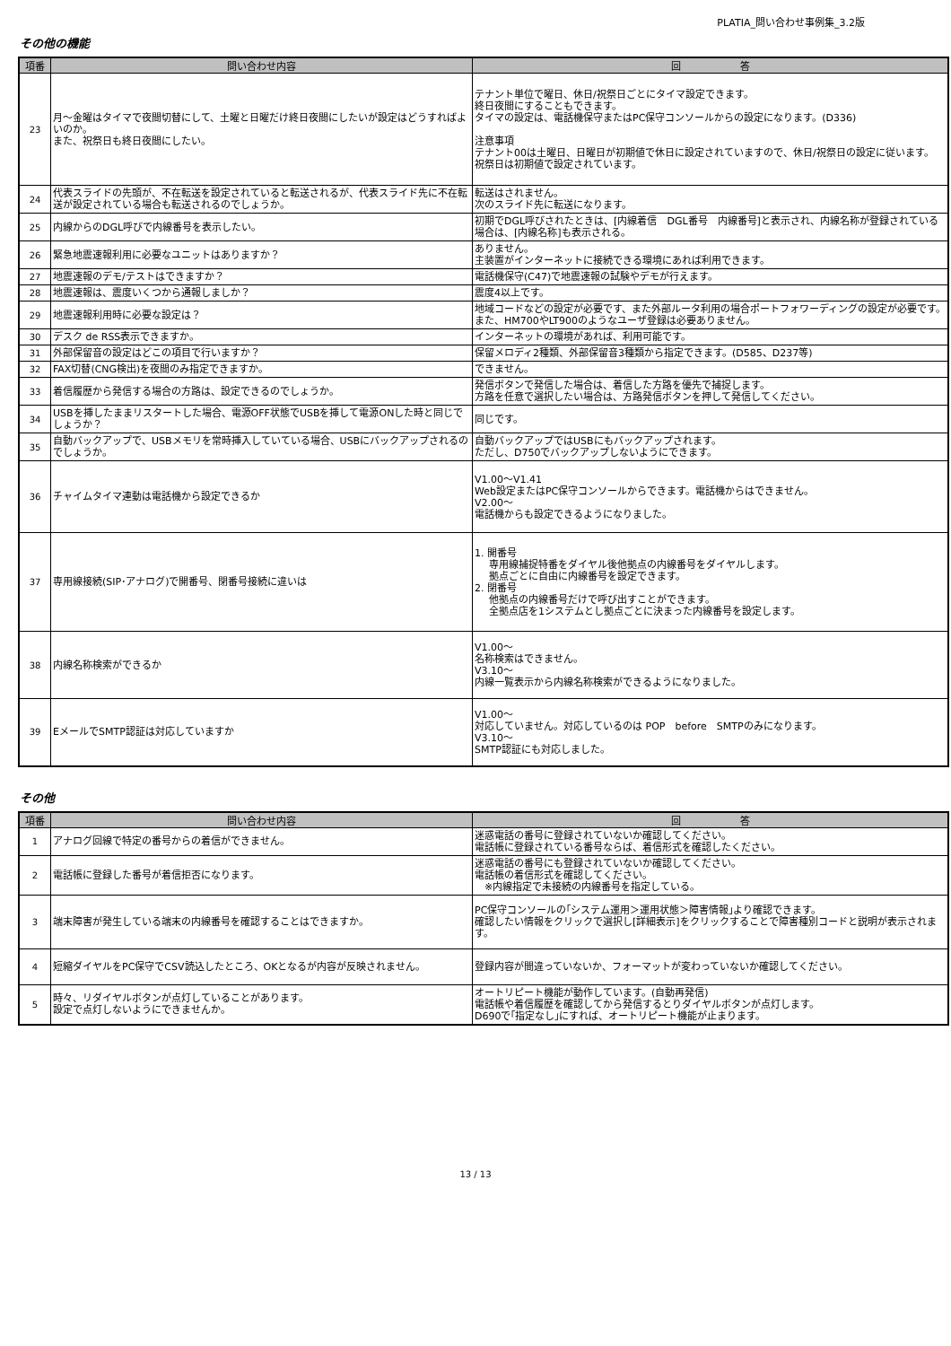PLATIA_問い合わせ事例集_3.2版
その他の機能
| 項番 | 問い合わせ内容 | 回 答 |
| --- | --- | --- |
| 23 | 月～金曜はタイマで夜間切替にして、土曜と日曜だけ終日夜間にしたいが設定はどうすればよいのか。 また、祝祭日も終日夜間にしたい。 | テナント単位で曜日、休日/祝祭日ごとにタイマ設定できます。 終日夜間にすることもできます。 タイマの設定は、電話機保守またはPC保守コンソールからの設定になります。(D336) 注意事項 テナント00は土曜日、日曜日が初期値で休日に設定されていますので、休日/祝祭日の設定に従います。 祝祭日は初期値で設定されています。 |
| 24 | 代表スライドの先頭が、不在転送を設定されていると転送されるが、代表スライド先に不在転送が設定されている場合も転送されるのでしょうか。 | 転送はされません。 次のスライド先に転送になります。 |
| 25 | 内線からのDGL呼びで内線番号を表示したい。 | 初期でDGL呼びされたときは、[内線着信 DGL番号 内線番号]と表示され、内線名称が登録されている場合は、[内線名称]も表示される。 |
| 26 | 緊急地震速報利用に必要なユニットはありますか？ | ありません。 主装置がインターネットに接続できる環境にあれば利用できます。 |
| 27 | 地震速報のデモ/テストはできますか？ | 電話機保守(C47)で地震速報の試験やデモが行えます。 |
| 28 | 地震速報は、震度いくつから通報しましか？ | 震度4以上です。 |
| 29 | 地震速報利用時に必要な設定は？ | 地域コードなどの設定が必要です、また外部ルータ利用の場合ポートフォワーディングの設定が必要です。 また、HM700やLT900のようなユーザ登録は必要ありません。 |
| 30 | デスク de RSS表示できますか。 | インターネットの環境があれば、利用可能です。 |
| 31 | 外部保留音の設定はどこの項目で行いますか？ | 保留メロディ2種類、外部保留音3種類から指定できます。(D585、D237等) |
| 32 | FAX切替(CNG検出)を夜間のみ指定できますか。 | できません。 |
| 33 | 着信履歴から発信する場合の方路は、設定できるのでしょうか。 | 発信ボタンで発信した場合は、着信した方路を優先で捕捉します。 方路を任意で選択したい場合は、方路発信ボタンを押して発信してください。 |
| 34 | USBを挿したままリスタートした場合、電源OFF状態でUSBを挿して電源ONした時と同じでしょうか？ | 同じです。 |
| 35 | 自動バックアップで、USBメモリを常時挿入していている場合、USBにバックアップされるのでしょうか。 | 自動バックアップではUSBにもバックアップされます。 ただし、D750でバックアップしないようにできます。 |
| 36 | チャイムタイマ連動は電話機から設定できるか | V1.00～V1.41 Web設定またはPC保守コンソールからできます。電話機からはできません。 V2.00～ 電話機からも設定できるようになりました。 |
| 37 | 専用線接続(SIP･アナログ)で開番号、閉番号接続に違いは | 1. 開番号 専用線捕捉特番をダイヤル後他拠点の内線番号をダイヤルします。 拠点ごとに自由に内線番号を設定できます。 2. 閉番号 他拠点の内線番号だけで呼び出すことができます。 全拠点店を1システムとし拠点ごとに決まった内線番号を設定します。 |
| 38 | 内線名称検索ができるか | V1.00～ 名称検索はできません。 V3.10～ 内線一覧表示から内線名称検索ができるようになりました。 |
| 39 | EメールでSMTP認証は対応していますか | V1.00～ 対応していません。対応しているのは POP before SMTPのみになります。 V3.10～ SMTP認証にも対応しました。 |
その他
| 項番 | 問い合わせ内容 | 回 答 |
| --- | --- | --- |
| 1 | アナログ回線で特定の番号からの着信ができません。 | 迷惑電話の番号に登録されていないか確認してください。 電話帳に登録されている番号ならば、着信形式を確認したください。 |
| 2 | 電話帳に登録した番号が着信拒否になります。 | 迷惑電話の番号にも登録されていないか確認してください。 電話帳の着信形式を確認してください。 ※内線指定で未接続の内線番号を指定している。 |
| 3 | 端末障害が発生している端末の内線番号を確認することはできますか。 | PC保守コンソールの｢システム運用＞運用状態＞障害情報｣より確認できます。 確認したい情報をクリックで選択し[詳細表示]をクリックすることで障害種別コードと説明が表示されます。 |
| 4 | 短縮ダイヤルをPC保守でCSV読込したところ、OKとなるが内容が反映されません。 | 登録内容が間違っていないか、フォーマットが変わっていないか確認してください。 |
| 5 | 時々、リダイヤルボタンが点灯していることがあります。 設定で点灯しないようにできませんか。 | オートリピート機能が動作しています。(自動再発信) 電話帳や着信履歴を確認してから発信するとりダイヤルボタンが点灯します。 D690で｢指定なし｣にすれば、オートリピート機能が止まります。 |
13 / 13